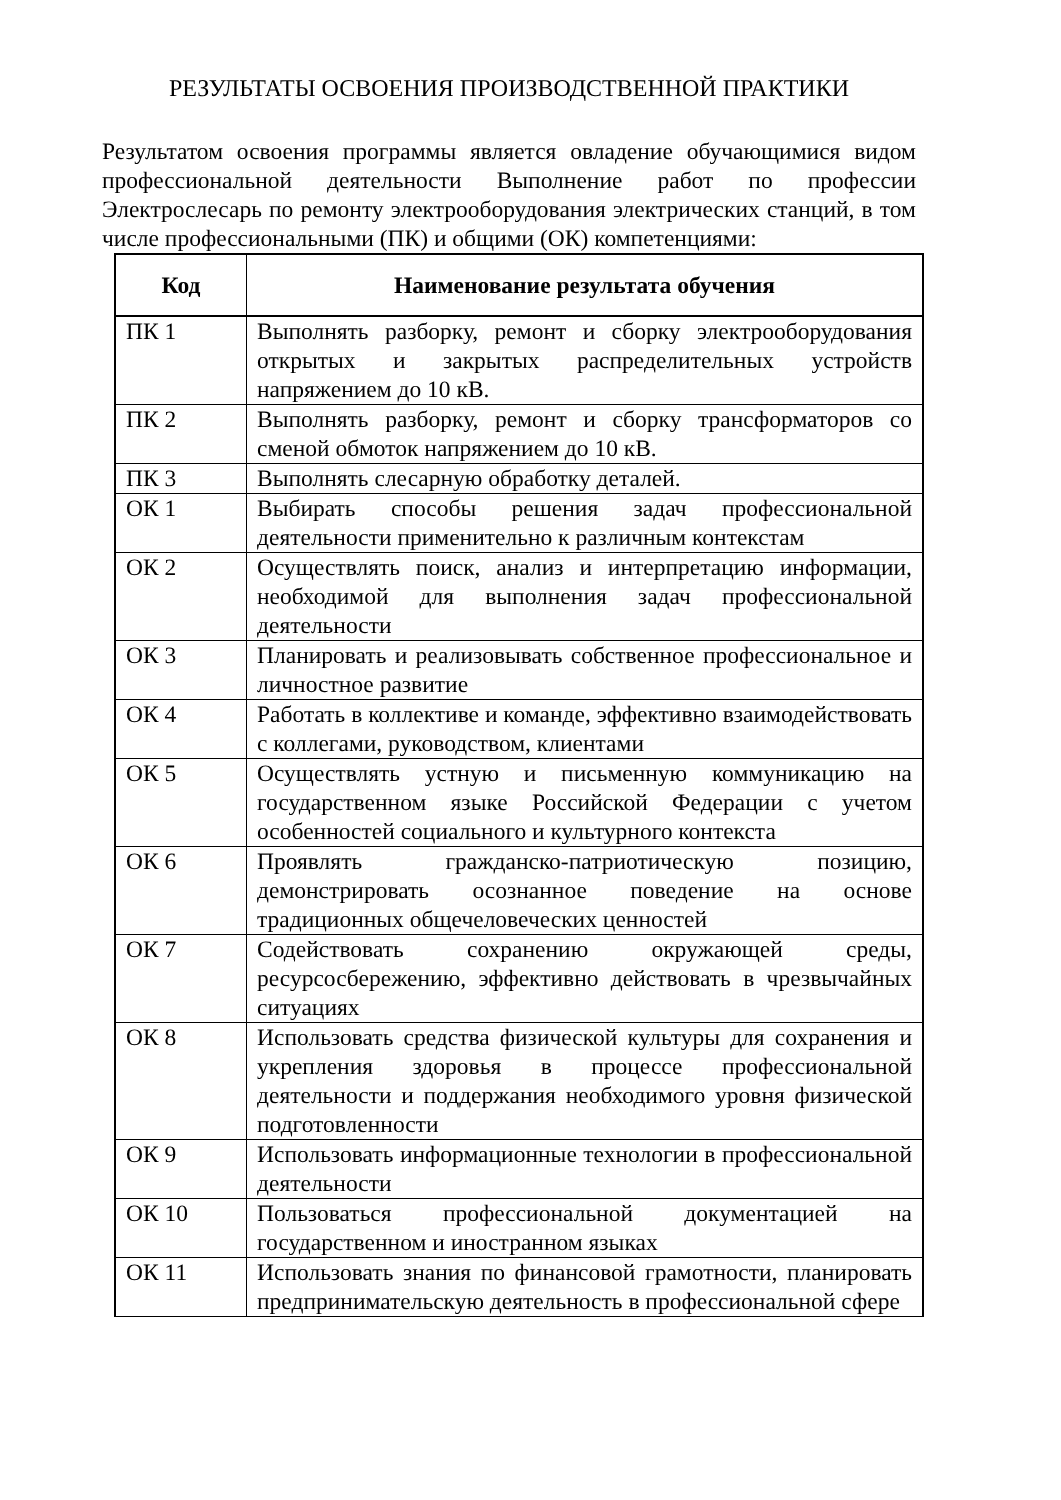РЕЗУЛЬТАТЫ ОСВОЕНИЯ ПРОИЗВОДСТВЕННОЙ ПРАКТИКИ
Результатом освоения программы является овладение обучающимися видом профессиональной деятельности Выполнение работ по профессии Электрослесарь по ремонту электрооборудования электрических станций, в том числе профессиональными (ПК) и общими (ОК) компетенциями:
| Код | Наименование результата обучения |
| --- | --- |
| ПК 1 | Выполнять разборку, ремонт и сборку электрооборудования открытых и закрытых распределительных устройств напряжением до 10 кВ. |
| ПК 2 | Выполнять разборку, ремонт и сборку трансформаторов со сменой обмоток напряжением до 10 кВ. |
| ПК 3 | Выполнять слесарную обработку деталей. |
| ОК 1 | Выбирать способы решения задач профессиональной деятельности применительно к различным контекстам |
| ОК 2 | Осуществлять поиск, анализ и интерпретацию информации, необходимой для выполнения задач профессиональной деятельности |
| ОК 3 | Планировать и реализовывать собственное профессиональное и личностное развитие |
| ОК 4 | Работать в коллективе и команде, эффективно взаимодействовать с коллегами, руководством, клиентами |
| ОК 5 | Осуществлять устную и письменную коммуникацию на государственном языке Российской Федерации с учетом особенностей социального и культурного контекста |
| ОК 6 | Проявлять гражданско-патриотическую позицию, демонстрировать осознанное поведение на основе традиционных общечеловеческих ценностей |
| ОК 7 | Содействовать сохранению окружающей среды, ресурсосбережению, эффективно действовать в чрезвычайных ситуациях |
| ОК 8 | Использовать средства физической культуры для сохранения и укрепления здоровья в процессе профессиональной деятельности и поддержания необходимого уровня физической подготовленности |
| ОК 9 | Использовать информационные технологии в профессиональной деятельности |
| ОК 10 | Пользоваться профессиональной документацией на государственном и иностранном языках |
| ОК 11 | Использовать знания по финансовой грамотности, планировать предпринимательскую деятельность в профессиональной сфере |